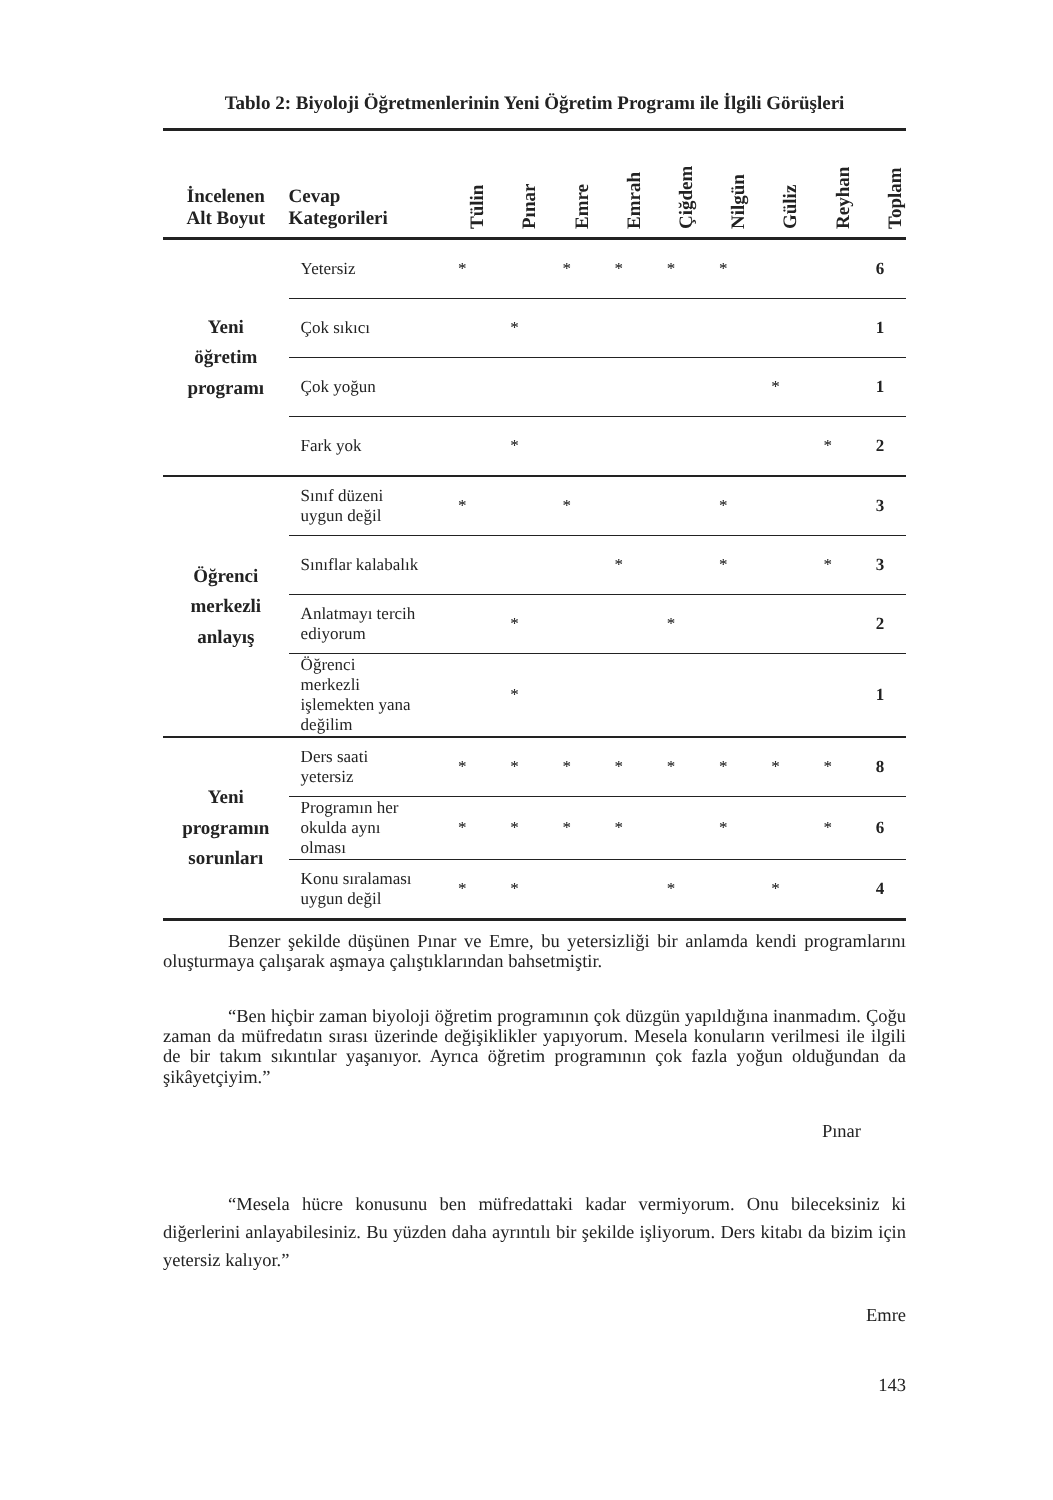Tablo 2: Biyoloji Öğretmenlerinin Yeni Öğretim Programı ile İlgili Görüşleri
| İncelenen Alt Boyut | Cevap Kategorileri | Tülin | Pınar | Emre | Emrah | Çiğdem | Nilgün | Güliz | Reyhan | Toplam |
| --- | --- | --- | --- | --- | --- | --- | --- | --- | --- | --- |
| Yeni öğretim programı | Yetersiz | * | | * | * | * | * | | | 6 |
| | Çok sıkıcı | | * | | | | | | | 1 |
| | Çok yoğun | | | | | | | * | | 1 |
| | Fark yok | | * | | | | | | * | 2 |
| Öğrenci merkezli anlayış | Sınıf düzeni uygun değil | * | | * | | | * | | | 3 |
| | Sınıflar kalabalık | | | | * | | * | | * | 3 |
| | Anlatmayı tercih ediyorum | | * | | | * | | | | 2 |
| | Öğrenci merkezli işlemekten yana değilim | | * | | | | | | | 1 |
| Yeni programın sorunları | Ders saati yetersiz | * | * | * | * | * | * | * | * | 8 |
| | Programın her okulda aynı olması | * | * | * | * | | * | | * | 6 |
| | Konu sıralaması uygun değil | * | * | | | * | | * | | 4 |
Benzer şekilde düşünen Pınar ve Emre, bu yetersizliği bir anlamda kendi programlarını oluşturmaya çalışarak aşmaya çalıştıklarından bahsetmiştir.
“Ben hiçbir zaman biyoloji öğretim programının çok düzgün yapıldığına inanmadım. Çoğu zaman da müfredatın sırası üzerinde değişiklikler yapıyorum. Mesela konuların verilmesi ile ilgili de bir takım sıkıntılar yaşanıyor. Ayrıca öğretim programının çok fazla yoğun olduğundan da şikâyetçiyim.”
Pınar
“Mesela hücre konusunu ben müfredattaki kadar vermiyorum. Onu bileceksiniz ki diğerlerini anlayabilesiniz. Bu yüzden daha ayrıntılı bir şekilde işliyorum. Ders kitabı da bizim için yetersiz kalıyor.”
Emre
143